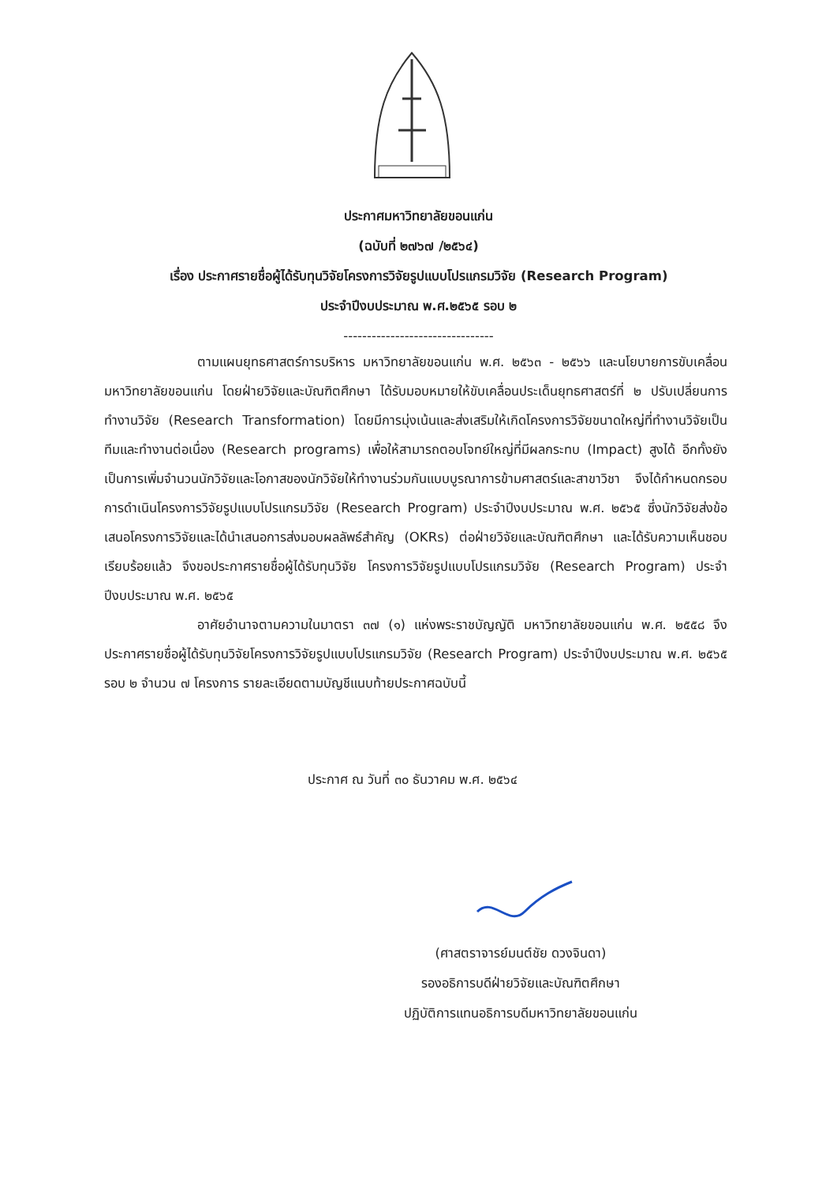ประกาศมหาวิทยาลัยขอนแก่น
(ฉบับที่ ๒๗๖๗ /๒๕๖๔)
เรื่อง ประกาศรายชื่อผู้ได้รับทุนวิจัยโครงการวิจัยรูปแบบโปรแกรมวิจัย (Research Program)
ประจำปีงบประมาณ พ.ศ.๒๕๖๕ รอบ ๒
--------------------------------
ตามแผนยุทธศาสตร์การบริหาร มหาวิทยาลัยขอนแก่น พ.ศ. ๒๕๖๓ - ๒๕๖๖ และนโยบายการขับเคลื่อนมหาวิทยาลัยขอนแก่น โดยฝ่ายวิจัยและบัณฑิตศึกษา ได้รับมอบหมายให้ขับเคลื่อนประเด็นยุทธศาสตร์ที่ ๒ ปรับเปลี่ยนการทำงานวิจัย (Research Transformation) โดยมีการมุ่งเน้นและส่งเสริมให้เกิดโครงการวิจัยขนาดใหญ่ที่ทำงานวิจัยเป็นทีมและทำงานต่อเนื่อง (Research programs) เพื่อให้สามารถตอบโจทย์ใหญ่ที่มีผลกระทบ (Impact) สูงได้ อีกทั้งยังเป็นการเพิ่มจำนวนนักวิจัยและโอกาสของนักวิจัยให้ทำงานร่วมกันแบบบูรณาการข้ามศาสตร์และสาขาวิชา จึงได้กำหนดกรอบการดำเนินโครงการวิจัยรูปแบบโปรแกรมวิจัย (Research Program) ประจำปีงบประมาณ พ.ศ. ๒๕๖๕ ซึ่งนักวิจัยส่งข้อเสนอโครงการวิจัยและได้นำเสนอการส่งมอบผลลัพธ์สำคัญ (OKRs) ต่อฝ่ายวิจัยและบัณฑิตศึกษา และได้รับความเห็นชอบเรียบร้อยแล้ว จึงขอประกาศรายชื่อผู้ได้รับทุนวิจัย โครงการวิจัยรูปแบบโปรแกรมวิจัย (Research Program) ประจำปีงบประมาณ พ.ศ. ๒๕๖๕
อาศัยอำนาจตามความในมาตรา ๓๗ (๑) แห่งพระราชบัญญัติ มหาวิทยาลัยขอนแก่น พ.ศ. ๒๕๕๘ จึงประกาศรายชื่อผู้ได้รับทุนวิจัยโครงการวิจัยรูปแบบโปรแกรมวิจัย (Research Program) ประจำปีงบประมาณ พ.ศ. ๒๕๖๕ รอบ ๒ จำนวน ๗ โครงการ รายละเอียดตามบัญชีแนบท้ายประกาศฉบับนี้
ประกาศ ณ วันที่ ๓๐ ธันวาคม พ.ศ. ๒๕๖๔
(ศาสตราจารย์มนต์ชัย ดวงจินดา)
รองอธิการบดีฝ่ายวิจัยและบัณฑิตศึกษา
ปฏิบัติการแทนอธิการบดีมหาวิทยาลัยขอนแก่น